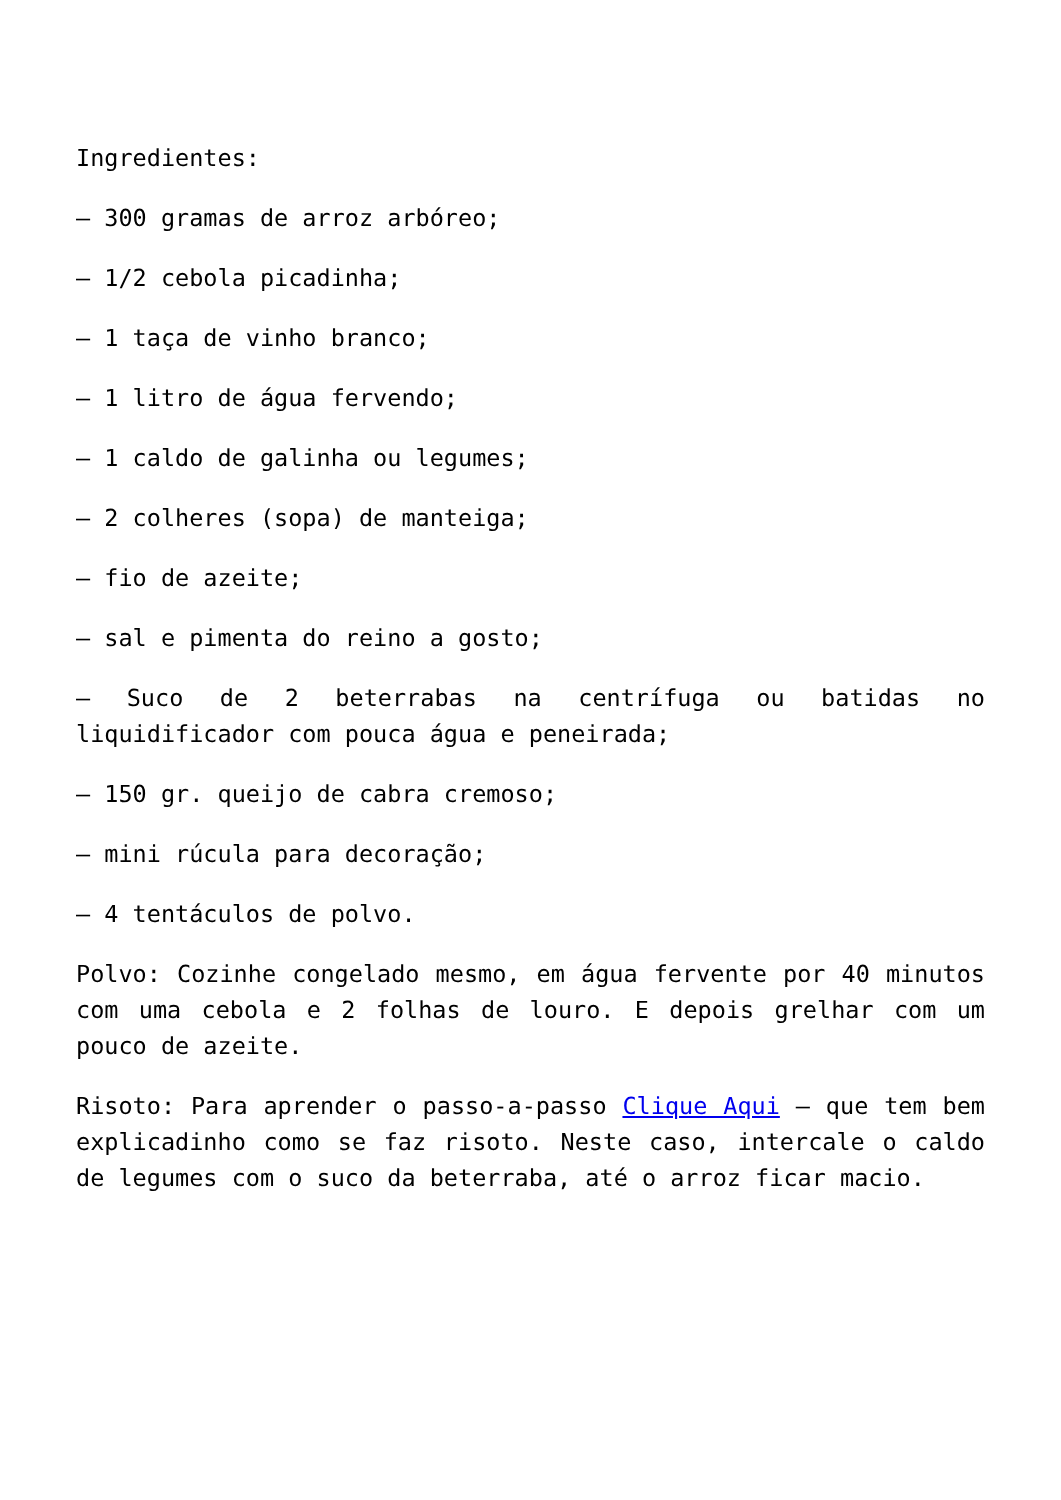Ingredientes:
– 300 gramas de arroz arbóreo;
– 1/2 cebola picadinha;
– 1 taça de vinho branco;
– 1 litro de água fervendo;
– 1 caldo de galinha ou legumes;
– 2 colheres (sopa) de manteiga;
– fio de azeite;
– sal e pimenta do reino a gosto;
– Suco de 2 beterrabas na centrífuga ou batidas no liquidificador com pouca água e peneirada;
– 150 gr. queijo de cabra cremoso;
– mini rúcula para decoração;
– 4 tentáculos de polvo.
Polvo: Cozinhe congelado mesmo, em água fervente por 40 minutos com uma cebola e 2 folhas de louro. E depois grelhar com um pouco de azeite.
Risoto: Para aprender o passo-a-passo Clique Aqui – que tem bem explicadinho como se faz risoto. Neste caso, intercale o caldo de legumes com o suco da beterraba, até o arroz ficar macio.